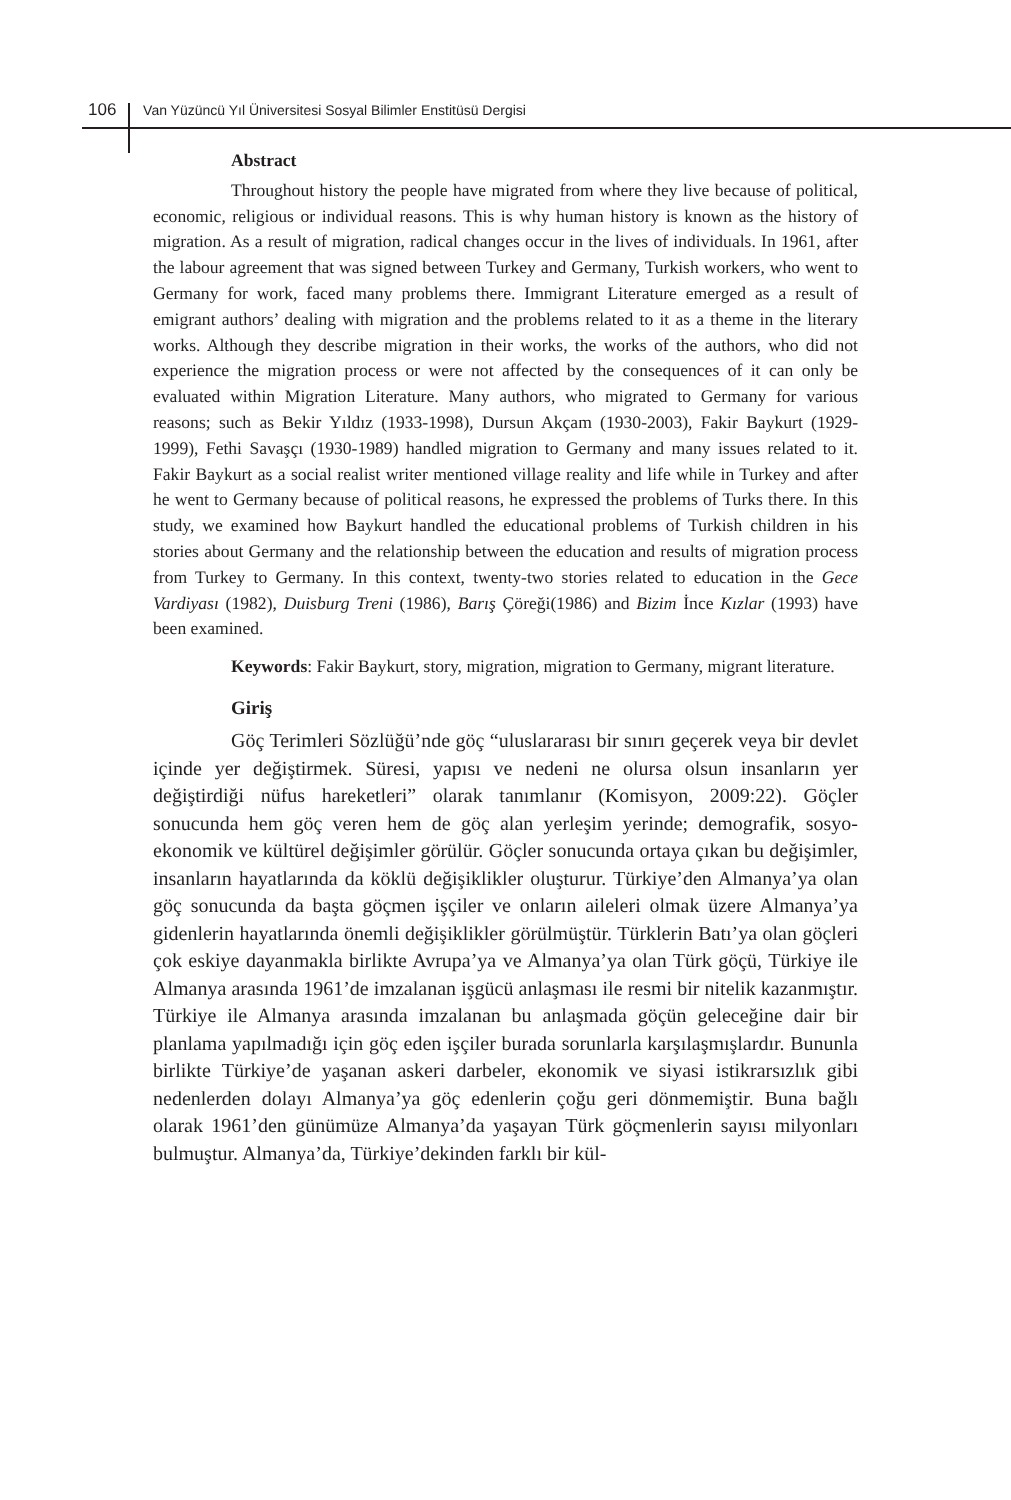106 Van Yüzüncü Yıl Üniversitesi Sosyal Bilimler Enstitüsü Dergisi
Abstract
Throughout history the people have migrated from where they live because of political, economic, religious or individual reasons. This is why human history is known as the history of migration. As a result of migration, radical changes occur in the lives of individuals. In 1961, after the labour agreement that was signed between Turkey and Germany, Turkish workers, who went to Germany for work, faced many problems there. Immigrant Literature emerged as a result of emigrant authors’ dealing with migration and the problems related to it as a theme in the literary works. Although they describe migration in their works, the works of the authors, who did not experience the migration process or were not affected by the consequences of it can only be evaluated within Migration Literature. Many authors, who migrated to Germany for various reasons; such as Bekir Yıldız (1933-1998), Dursun Akçam (1930-2003), Fakir Baykurt (1929-1999), Fethi Savaşçı (1930-1989) handled migration to Germany and many issues related to it. Fakir Baykurt as a social realist writer mentioned village reality and life while in Turkey and after he went to Germany because of political reasons, he expressed the problems of Turks there. In this study, we examined how Baykurt handled the educational problems of Turkish children in his stories about Germany and the relationship between the education and results of migration process from Turkey to Germany. In this context, twenty-two stories related to education in the Gece Vardiyası (1982), Duisburg Treni (1986), Barış Çöreği(1986) and Bizim İnce Kızlar (1993) have been examined.
Keywords: Fakir Baykurt, story, migration, migration to Germany, migrant literature.
Giriş
Göç Terimleri Sözlüğü’nde göç “uluslararası bir sınırı geçerek veya bir devlet içinde yer değiştirmek. Süresi, yapısı ve nedeni ne olursa olsun insanların yer değiştirdiği nüfus hareketleri” olarak tanımlanır (Komisyon, 2009:22). Göçler sonucunda hem göç veren hem de göç alan yerleşim yerinde; demografik, sosyo-ekonomik ve kültürel değişimler görülür. Göçler sonucunda ortaya çıkan bu değişimler, insanların hayatlarında da köklü değişiklikler oluşturur. Türkiye’den Almanya’ya olan göç sonucunda da başta göçmen işçiler ve onların aileleri olmak üzere Almanya’ya gidenlerin hayatlarında önemli değişiklikler görülmüştür. Türklerin Batı’ya olan göçleri çok eskiye dayanmakla birlikte Avrupa’ya ve Almanya’ya olan Türk göçü, Türkiye ile Almanya arasında 1961’de imzalanan işgücü anlaşması ile resmi bir nitelik kazanmıştır. Türkiye ile Almanya arasında imzalanan bu anlaşmada göçün geleceğine dair bir planlama yapılmadığı için göç eden işçiler burada sorunlarla karşılaşmışlardır. Bununla birlikte Türkiye’de yaşanan askeri darbeler, ekonomik ve siyasi istikrarsızlık gibi nedenlerden dolayı Almanya’ya göç edenlerin çoğu geri dönmemiştir. Buna bağlı olarak 1961’den günümüze Almanya’da yaşayan Türk göçmenlerin sayısı milyonları bulmuştur. Almanya’da, Türkiye’dekinden farklı bir kül-